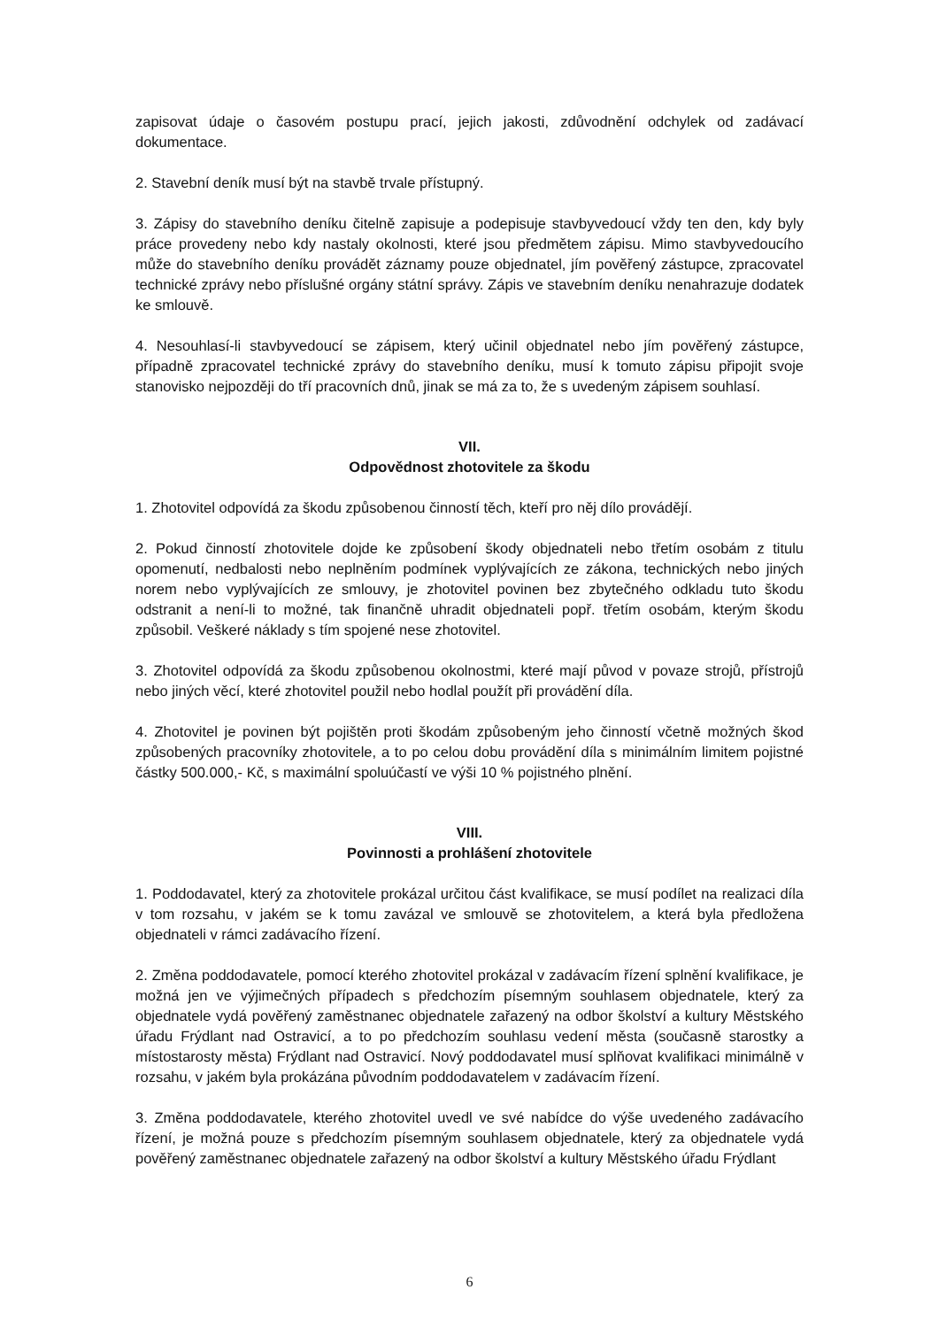zapisovat údaje o časovém postupu prací, jejich jakosti, zdůvodnění odchylek od zadávací dokumentace.
2. Stavební deník musí být na stavbě trvale přístupný.
3. Zápisy do stavebního deníku čitelně zapisuje a podepisuje stavbyvedoucí vždy ten den, kdy byly práce provedeny nebo kdy nastaly okolnosti, které jsou předmětem zápisu. Mimo stavbyvedoucího může do stavebního deníku provádět záznamy pouze objednatel, jím pověřený zástupce, zpracovatel technické zprávy nebo příslušné orgány státní správy. Zápis ve stavebním deníku nenahrazuje dodatek ke smlouvě.
4. Nesouhlasí-li stavbyvedoucí se zápisem, který učinil objednatel nebo jím pověřený zástupce, případně zpracovatel technické zprávy do stavebního deníku, musí k tomuto zápisu připojit svoje stanovisko nejpozději do tří pracovních dnů, jinak se má za to, že s uvedeným zápisem souhlasí.
VII.
Odpovědnost zhotovitele za škodu
1. Zhotovitel odpovídá za škodu způsobenou činností těch, kteří pro něj dílo provádějí.
2. Pokud činností zhotovitele dojde ke způsobení škody objednateli nebo třetím osobám z titulu opomenutí, nedbalosti nebo neplněním podmínek vyplývajících ze zákona, technických nebo jiných norem nebo vyplývajících ze smlouvy, je zhotovitel povinen bez zbytečného odkladu tuto škodu odstranit a není-li to možné, tak finančně uhradit objednateli popř. třetím osobám, kterým škodu způsobil. Veškeré náklady s tím spojené nese zhotovitel.
3. Zhotovitel odpovídá za škodu způsobenou okolnostmi, které mají původ v povaze strojů, přístrojů nebo jiných věcí, které zhotovitel použil nebo hodlal použít při provádění díla.
4. Zhotovitel je povinen být pojištěn proti škodám způsobeným jeho činností včetně možných škod způsobených pracovníky zhotovitele, a to po celou dobu provádění díla s minimálním limitem pojistné částky 500.000,- Kč, s maximální spoluúčastí ve výši 10 % pojistného plnění.
VIII.
Povinnosti a prohlášení zhotovitele
1. Poddodavatel, který za zhotovitele prokázal určitou část kvalifikace, se musí podílet na realizaci díla v tom rozsahu, v jakém se k tomu zavázal ve smlouvě se zhotovitelem, a která byla předložena objednateli v rámci zadávacího řízení.
2. Změna poddodavatele, pomocí kterého zhotovitel prokázal v zadávacím řízení splnění kvalifikace, je možná jen ve výjimečných případech s předchozím písemným souhlasem objednatele, který za objednatele vydá pověřený zaměstnanec objednatele zařazený na odbor školství a kultury Městského úřadu Frýdlant nad Ostravicí, a to po předchozím souhlasu vedení města (současně starostky a místostarosty města) Frýdlant nad Ostravicí. Nový poddodavatel musí splňovat kvalifikaci minimálně v rozsahu, v jakém byla prokázána původním poddodavatelem v zadávacím řízení.
3. Změna poddodavatele, kterého zhotovitel uvedl ve své nabídce do výše uvedeného zadávacího řízení, je možná pouze s předchozím písemným souhlasem objednatele, který za objednatele vydá pověřený zaměstnanec objednatele zařazený na odbor školství a kultury Městského úřadu Frýdlant
6